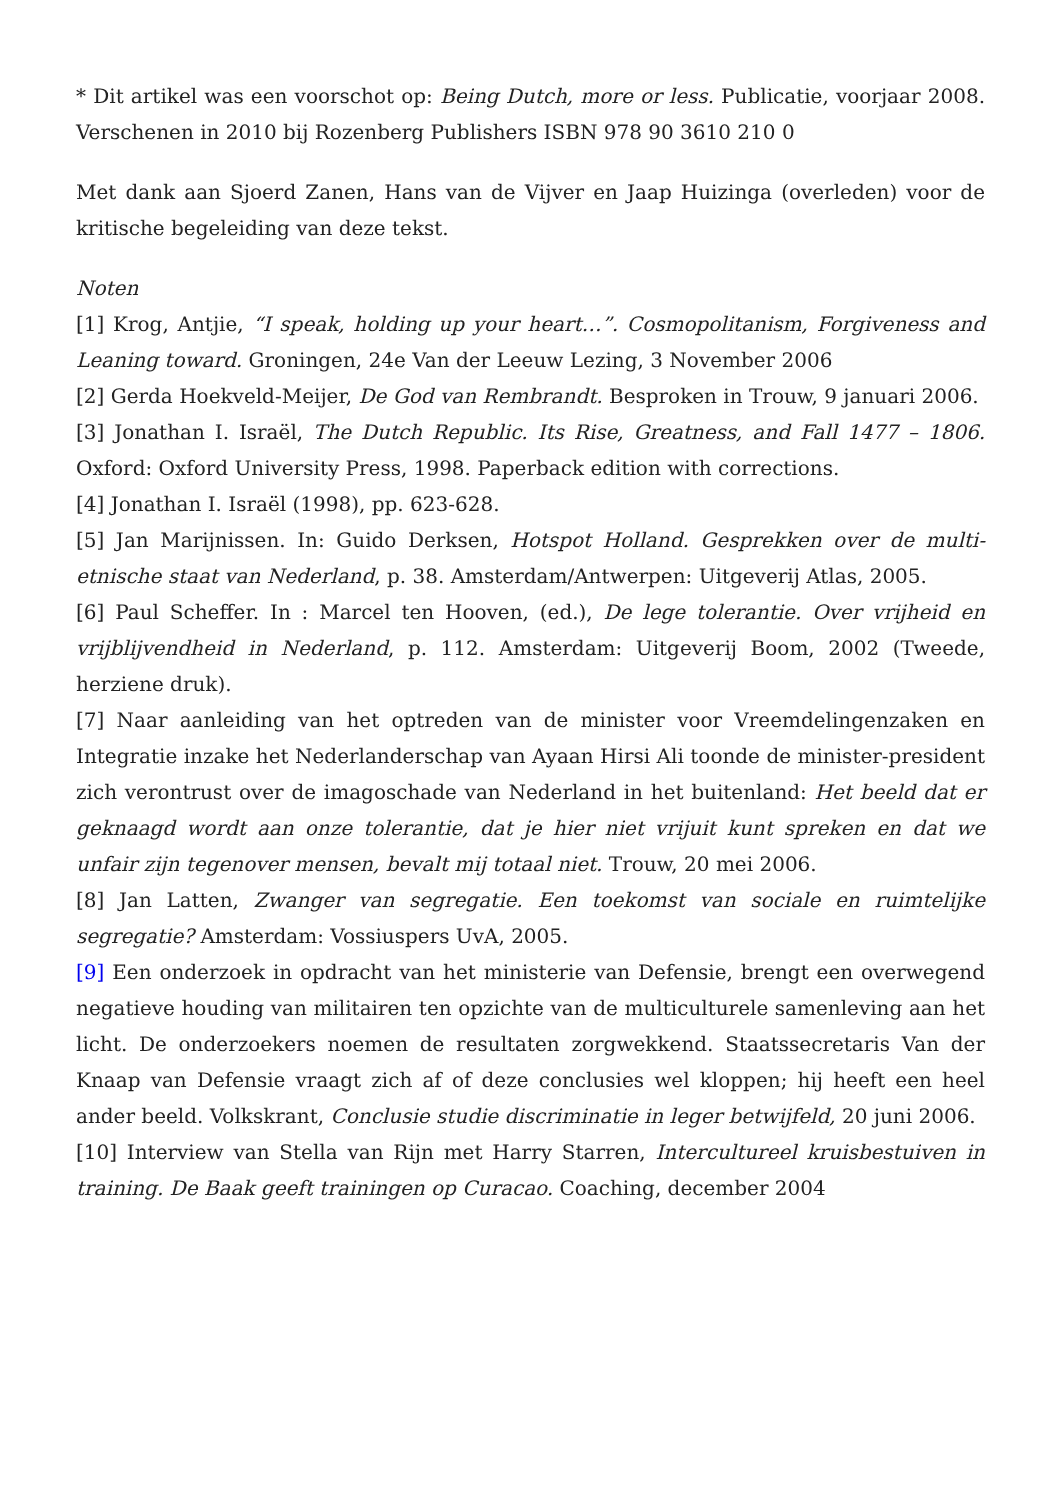* Dit artikel was een voorschot op: Being Dutch, more or less. Publicatie, voorjaar 2008. Verschenen in 2010 bij Rozenberg Publishers ISBN 978 90 3610 210 0
Met dank aan Sjoerd Zanen, Hans van de Vijver en Jaap Huizinga (overleden) voor de kritische begeleiding van deze tekst.
Noten
[1] Krog, Antjie, “I speak, holding up your heart…”. Cosmopolitanism, Forgiveness and Leaning toward. Groningen, 24e Van der Leeuw Lezing, 3 November 2006
[2] Gerda Hoekveld-Meijer, De God van Rembrandt. Besproken in Trouw, 9 januari 2006.
[3] Jonathan I. Israël, The Dutch Republic. Its Rise, Greatness, and Fall 1477 – 1806. Oxford: Oxford University Press, 1998. Paperback edition with corrections.
[4] Jonathan I. Israël (1998), pp. 623-628.
[5] Jan Marijnissen. In: Guido Derksen, Hotspot Holland. Gesprekken over de multi-etnische staat van Nederland, p. 38. Amsterdam/Antwerpen: Uitgeverij Atlas, 2005.
[6] Paul Scheffer. In : Marcel ten Hooven, (ed.), De lege tolerantie. Over vrijheid en vrijblijvendheid in Nederland, p. 112. Amsterdam: Uitgeverij Boom, 2002 (Tweede, herziene druk).
[7] Naar aanleiding van het optreden van de minister voor Vreemdelingenzaken en Integratie inzake het Nederlanderschap van Ayaan Hirsi Ali toonde de minister-president zich verontrust over de imagoschade van Nederland in het buitenland: Het beeld dat er geknaagd wordt aan onze tolerantie, dat je hier niet vrijuit kunt spreken en dat we unfair zijn tegenover mensen, bevalt mij totaal niet. Trouw, 20 mei 2006.
[8] Jan Latten, Zwanger van segregatie. Een toekomst van sociale en ruimtelijke segregatie? Amsterdam: Vossiuspers UvA, 2005.
[9] Een onderzoek in opdracht van het ministerie van Defensie, brengt een overwegend negatieve houding van militairen ten opzichte van de multiculturele samenleving aan het licht. De onderzoekers noemen de resultaten zorgwekkend. Staatssecretaris Van der Knaap van Defensie vraagt zich af of deze conclusies wel kloppen; hij heeft een heel ander beeld. Volkskrant, Conclusie studie discriminatie in leger betwijfeld, 20 juni 2006.
[10] Interview van Stella van Rijn met Harry Starren, Intercultureel kruisbestuiven in training. De Baak geeft trainingen op Curacao. Coaching, december 2004